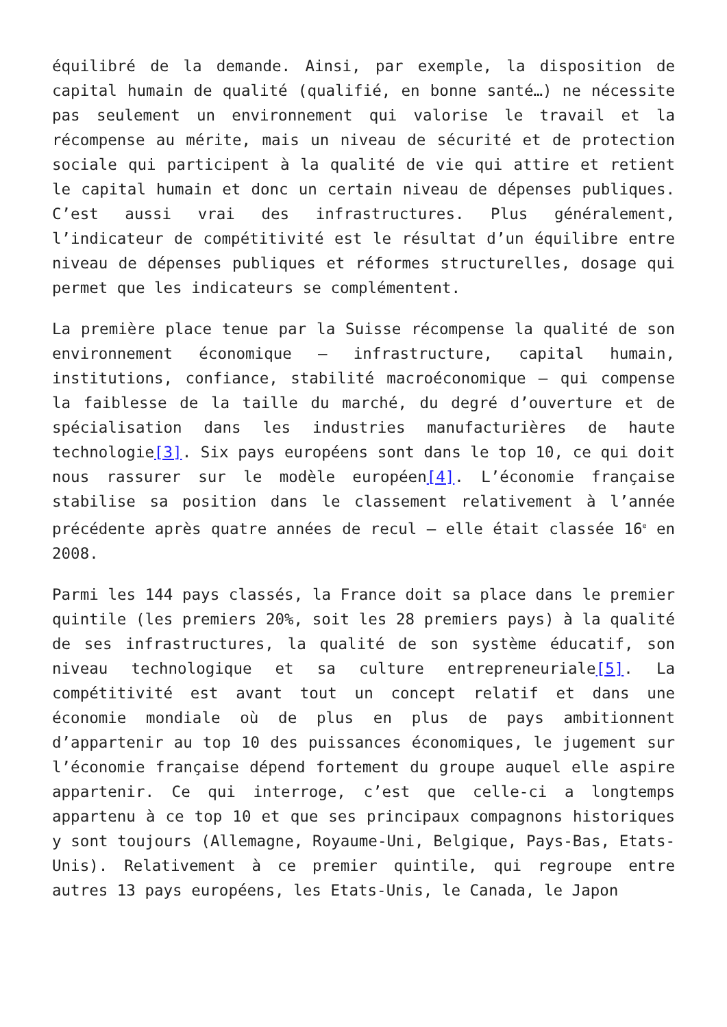équilibré de la demande. Ainsi, par exemple, la disposition de capital humain de qualité (qualifié, en bonne santé…) ne nécessite pas seulement un environnement qui valorise le travail et la récompense au mérite, mais un niveau de sécurité et de protection sociale qui participent à la qualité de vie qui attire et retient le capital humain et donc un certain niveau de dépenses publiques. C’est aussi vrai des infrastructures. Plus généralement, l’indicateur de compétitivité est le résultat d’un équilibre entre niveau de dépenses publiques et réformes structurelles, dosage qui permet que les indicateurs se complémentent.
La première place tenue par la Suisse récompense la qualité de son environnement économique – infrastructure, capital humain, institutions, confiance, stabilité macroéconomique – qui compense la faiblesse de la taille du marché, du degré d’ouverture et de spécialisation dans les industries manufacturières de haute technologie[3]. Six pays européens sont dans le top 10, ce qui doit nous rassurer sur le modèle européen[4]. L’économie française stabilise sa position dans le classement relativement à l’année précédente après quatre années de recul – elle était classée 16<sup>e</sup> en 2008.
Parmi les 144 pays classés, la France doit sa place dans le premier quintile (les premiers 20%, soit les 28 premiers pays) à la qualité de ses infrastructures, la qualité de son système éducatif, son niveau technologique et sa culture entrepreneuriale[5]. La compétitivité est avant tout un concept relatif et dans une économie mondiale où de plus en plus de pays ambitionnent d’appartenir au top 10 des puissances économiques, le jugement sur l’économie française dépend fortement du groupe auquel elle aspire appartenir. Ce qui interroge, c’est que celle-ci a longtemps appartenu à ce top 10 et que ses principaux compagnons historiques y sont toujours (Allemagne, Royaume-Uni, Belgique, Pays-Bas, Etats-Unis). Relativement à ce premier quintile, qui regroupe entre autres 13 pays européens, les Etats-Unis, le Canada, le Japon